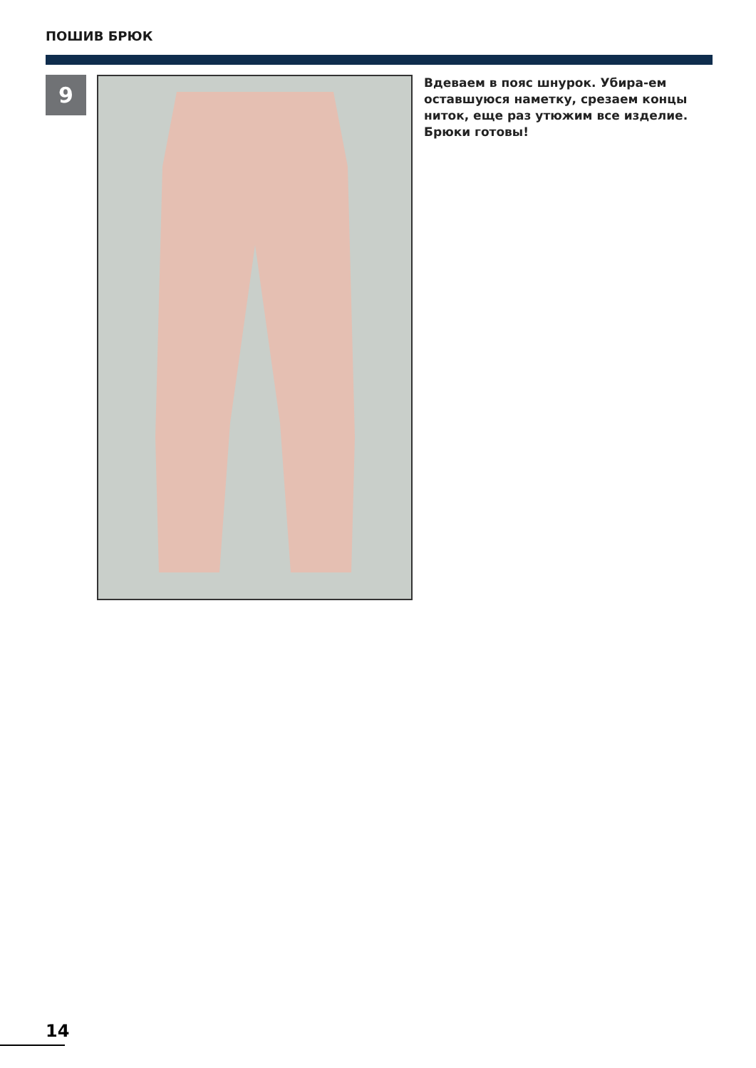ПОШИВ БРЮК
9
Вдеваем в пояс шнурок. Убира-ем оставшуюся наметку, срезаем концы ниток, еще раз утюжим все изделие. Брюки готовы!
14